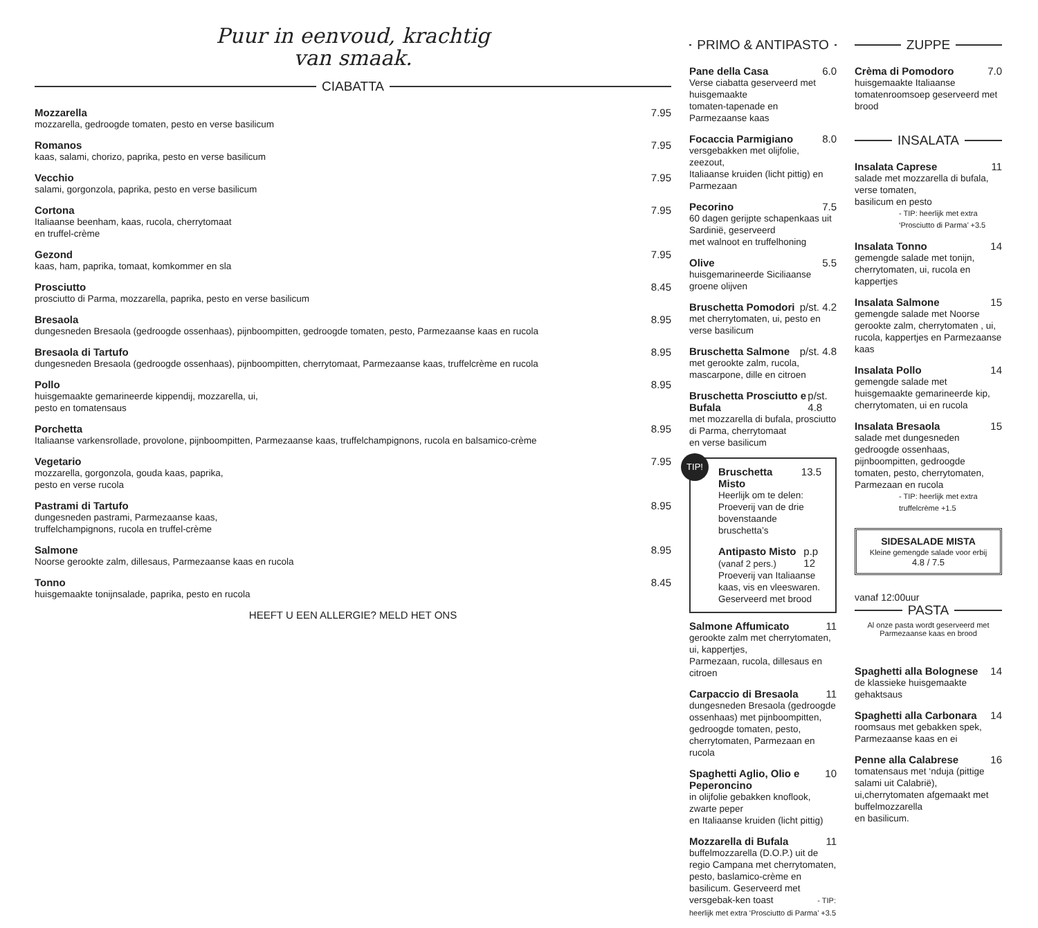Puur in eenvoud, krachtig
van smaak.
CIABATTA
Mozzarella 7.95
mozzarella, gedroogde tomaten, pesto en verse basilicum
Romanos 7.95
kaas, salami, chorizo, paprika, pesto en verse basilicum
Vecchio 7.95
salami, gorgonzola, paprika, pesto en verse basilicum
Cortona 7.95
Italiaanse beenham, kaas, rucola, cherrytomaat
en truffel-crème
Gezond 7.95
kaas, ham, paprika, tomaat, komkommer en sla
Prosciutto 8.45
prosciutto di Parma, mozzarella, paprika, pesto en verse basilicum
Bresaola 8.95
dungesneden Bresaola (gedroogde ossenhaas), pijnboompitten, gedroogde tomaten, pesto, Parmezaanse kaas en rucola
Bresaola di Tartufo 8.95
dungesneden Bresaola (gedroogde ossenhaas), pijnboompitten, cherrytomaat, Parmezaanse kaas, truffelcrème en rucola
Pollo 8.95
huisgemaakte gemarineerde kippendij, mozzarella, ui,
pesto en tomatensaus
Porchetta 8.95
Italiaanse varkensrollade, provolone, pijnboompitten, Parmezaanse kaas, truffelchampignons, rucola en balsamico-crème
Vegetario 7.95
mozzarella, gorgonzola, gouda kaas, paprika,
pesto en verse rucola
Pastrami di Tartufo 8.95
dungesneden pastrami, Parmezaanse kaas,
truffelchampignons, rucola en truffel-crème
Salmone 8.95
Noorse gerookte zalm, dillesaus, Parmezaanse kaas en rucola
Tonno 8.45
huisgemaakte tonijnsalade, paprika, pesto en rucola
HEEFT U EEN ALLERGIE? MELD HET ONS
PRIMO & ANTIPASTO
Pane della Casa 6.0
Verse ciabatta geserveerd met huisgemaakte
tomaten-tapenade en Parmezaanse kaas
Focaccia Parmigiano 8.0
versgebakken met olijfolie, zeezout,
Italiaanse kruiden (licht pittig) en Parmezaan
Pecorino 7.5
60 dagen gerijpte schapenkaas uit Sardinië, geserveerd
met walnoot en truffelhoning
Olive 5.5
huisgemarineerde Siciliaanse groene olijven
Bruschetta Pomodori p/st. 4.2
met cherrytomaten, ui, pesto en verse basilicum
Bruschetta Salmone p/st. 4.8
met gerookte zalm, rucola, mascarpone, dille en citroen
Bruschetta Prosciutto e Bufala p/st. 4.8
met mozzarella di bufala, prosciutto di Parma, cherrytomaat
en verse basilicum
TIP!
Bruschetta Misto 13.5
Heerlijk om te delen:
Proeverij van de drie bovenstaande bruschetta’s
Antipasto Misto (vanaf 2 pers.) p.p 12
Proeverij van Italiaanse kaas, vis en vleeswaren.
Geserveerd met brood
Salmone Affumicato 11
gerookte zalm met cherrytomaten, ui, kappertjes,
Parmezaan, rucola, dillesaus en citroen
Carpaccio di Bresaola 11
dungesneden Bresaola (gedroogde ossenhaas) met pijnboompitten, gedroogde tomaten, pesto, cherrytomaten, Parmezaan en rucola
Spaghetti Aglio, Olio e Peperoncino 10
in olijfolie gebakken knoflook, zwarte peper
en Italiaanse kruiden (licht pittig)
Mozzarella di Bufala 11
buffelmozzarella (D.O.P.) uit de regio Campana met cherrytomaten, pesto, baslamico-crème en basilicum. Geserveerd met versgebak-ken toast - TIP: heerlijk met extra ‘Prosciutto di Parma’ +3.5
ZUPPE
Crèma di Pomodoro 7.0
huisgemaakte Italiaanse tomatenroomsoep geserveerd met brood
INSALATA
Insalata Caprese 11
salade met mozzarella di bufala, verse tomaten,
basilicum en pesto
- TIP: heerlijk met extra ‘Prosciutto di Parma’ +3.5
Insalata Tonno 14
gemengde salade met tonijn, cherrytomaten, ui, rucola en kappertjes
Insalata Salmone 15
gemengde salade met Noorse gerookte zalm, cherrytomaten , ui, rucola, kappertjes en Parmezaanse kaas
Insalata Pollo 14
gemengde salade met huisgemaakte gemarineerde kip,
cherrytomaten, ui en rucola
Insalata Bresaola 15
salade met dungesneden gedroogde ossenhaas, pijnboompitten, gedroogde tomaten, pesto, cherrytomaten, Parmezaan en rucola
- TIP: heerlijk met extra truffelcrème +1.5
SIDESALADE MISTA
Kleine gemengde salade voor erbij
4.8 / 7.5
vanaf 12:00uur
PASTA
Al onze pasta wordt geserveerd met Parmezaanse kaas en brood
Spaghetti alla Bolognese 14
de klassieke huisgemaakte gehaktsaus
Spaghetti alla Carbonara 14
roomsaus met gebakken spek, Parmezaanse kaas en ei
Penne alla Calabrese 16
tomatensaus met ‘nduja (pittige salami uit Calabrië),
ui,cherrytomaten afgemaakt met buffelmozzarella
en basilicum.